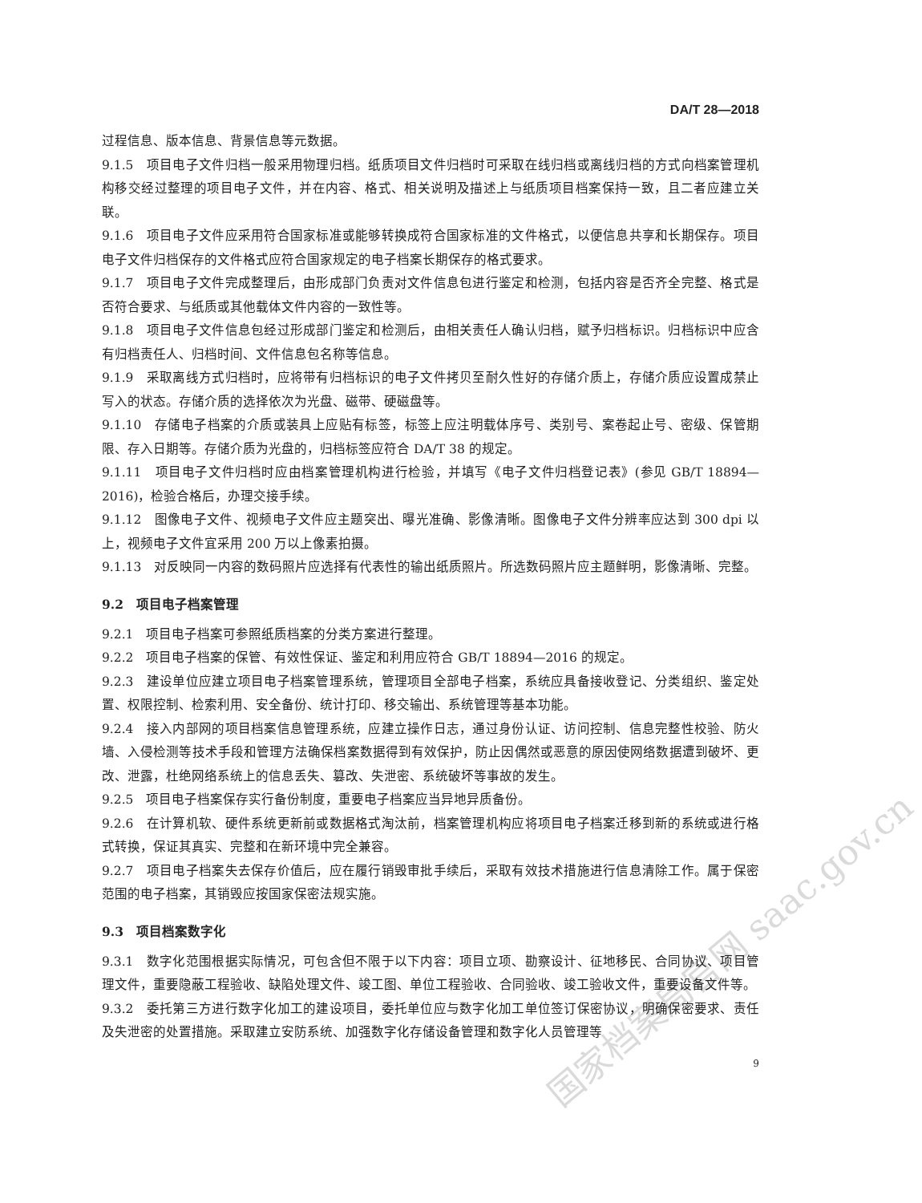国家档案局官网 saac.gov.cn
DA/T 28—2018
过程信息、版本信息、背景信息等元数据。
9.1.5　项目电子文件归档一般采用物理归档。纸质项目文件归档时可采取在线归档或离线归档的方式向档案管理机构移交经过整理的项目电子文件，并在内容、格式、相关说明及描述上与纸质项目档案保持一致，且二者应建立关联。
9.1.6　项目电子文件应采用符合国家标准或能够转换成符合国家标准的文件格式，以便信息共享和长期保存。项目电子文件归档保存的文件格式应符合国家规定的电子档案长期保存的格式要求。
9.1.7　项目电子文件完成整理后，由形成部门负责对文件信息包进行鉴定和检测，包括内容是否齐全完整、格式是否符合要求、与纸质或其他载体文件内容的一致性等。
9.1.8　项目电子文件信息包经过形成部门鉴定和检测后，由相关责任人确认归档，赋予归档标识。归档标识中应含有归档责任人、归档时间、文件信息包名称等信息。
9.1.9　采取离线方式归档时，应将带有归档标识的电子文件拷贝至耐久性好的存储介质上，存储介质应设置成禁止写入的状态。存储介质的选择依次为光盘、磁带、硬磁盘等。
9.1.10　存储电子档案的介质或装具上应贴有标签，标签上应注明载体序号、类别号、案卷起止号、密级、保管期限、存入日期等。存储介质为光盘的，归档标签应符合 DA/T 38 的规定。
9.1.11　项目电子文件归档时应由档案管理机构进行检验，并填写《电子文件归档登记表》(参见 GB/T 18894—2016)，检验合格后，办理交接手续。
9.1.12　图像电子文件、视频电子文件应主题突出、曝光准确、影像清晰。图像电子文件分辨率应达到 300 dpi 以上，视频电子文件宜采用 200 万以上像素拍摄。
9.1.13　对反映同一内容的数码照片应选择有代表性的输出纸质照片。所选数码照片应主题鲜明，影像清晰、完整。
9.2　项目电子档案管理
9.2.1　项目电子档案可参照纸质档案的分类方案进行整理。
9.2.2　项目电子档案的保管、有效性保证、鉴定和利用应符合 GB/T 18894—2016 的规定。
9.2.3　建设单位应建立项目电子档案管理系统，管理项目全部电子档案，系统应具备接收登记、分类组织、鉴定处置、权限控制、检索利用、安全备份、统计打印、移交输出、系统管理等基本功能。
9.2.4　接入内部网的项目档案信息管理系统，应建立操作日志，通过身份认证、访问控制、信息完整性校验、防火墙、入侵检测等技术手段和管理方法确保档案数据得到有效保护，防止因偶然或恶意的原因使网络数据遭到破坏、更改、泄露，杜绝网络系统上的信息丢失、篡改、失泄密、系统破坏等事故的发生。
9.2.5　项目电子档案保存实行备份制度，重要电子档案应当异地异质备份。
9.2.6　在计算机软、硬件系统更新前或数据格式淘汰前，档案管理机构应将项目电子档案迁移到新的系统或进行格式转换，保证其真实、完整和在新环境中完全兼容。
9.2.7　项目电子档案失去保存价值后，应在履行销毁审批手续后，采取有效技术措施进行信息清除工作。属于保密范围的电子档案，其销毁应按国家保密法规实施。
9.3　项目档案数字化
9.3.1　数字化范围根据实际情况，可包含但不限于以下内容：项目立项、勘察设计、征地移民、合同协议、项目管理文件，重要隐蔽工程验收、缺陷处理文件、竣工图、单位工程验收、合同验收、竣工验收文件，重要设备文件等。
9.3.2　委托第三方进行数字化加工的建设项目，委托单位应与数字化加工单位签订保密协议，明确保密要求、责任及失泄密的处置措施。采取建立安防系统、加强数字化存储设备管理和数字化人员管理等
9